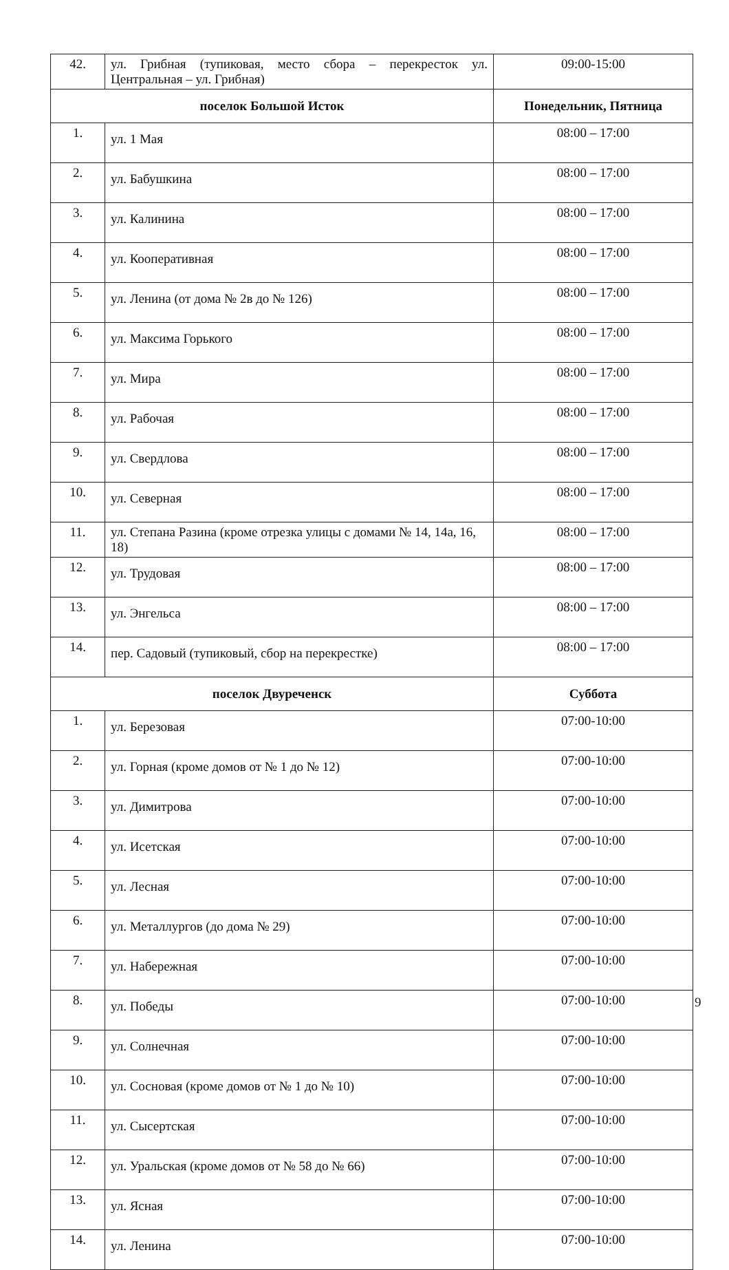| 42. | ул. Грибная (тупиковая, место сбора – перекресток ул. Центральная – ул. Грибная) | 09:00-15:00 |
| поселок Большой Исток | | Понедельник, Пятница |
| 1. | ул. 1 Мая | 08:00 – 17:00 |
| 2. | ул. Бабушкина | 08:00 – 17:00 |
| 3. | ул. Калинина | 08:00 – 17:00 |
| 4. | ул. Кооперативная | 08:00 – 17:00 |
| 5. | ул. Ленина (от дома № 2в до № 126) | 08:00 – 17:00 |
| 6. | ул. Максима Горького | 08:00 – 17:00 |
| 7. | ул. Мира | 08:00 – 17:00 |
| 8. | ул. Рабочая | 08:00 – 17:00 |
| 9. | ул. Свердлова | 08:00 – 17:00 |
| 10. | ул. Северная | 08:00 – 17:00 |
| 11. | ул. Степана Разина (кроме отрезка улицы с домами № 14, 14а, 16, 18) | 08:00 – 17:00 |
| 12. | ул. Трудовая | 08:00 – 17:00 |
| 13. | ул. Энгельса | 08:00 – 17:00 |
| 14. | пер. Садовый (тупиковый, сбор на перекрестке) | 08:00 – 17:00 |
| поселок Двуреченск | | Суббота |
| 1. | ул. Березовая | 07:00-10:00 |
| 2. | ул. Горная (кроме домов от № 1 до № 12) | 07:00-10:00 |
| 3. | ул. Димитрова | 07:00-10:00 |
| 4. | ул. Исетская | 07:00-10:00 |
| 5. | ул. Лесная | 07:00-10:00 |
| 6. | ул. Металлургов (до дома № 29) | 07:00-10:00 |
| 7. | ул. Набережная | 07:00-10:00 |
| 8. | ул. Победы | 07:00-10:00 |
| 9. | ул. Солнечная | 07:00-10:00 |
| 10. | ул. Сосновая (кроме домов от № 1 до № 10) | 07:00-10:00 |
| 11. | ул. Сысертская | 07:00-10:00 |
| 12. | ул. Уральская (кроме домов от № 58 до № 66) | 07:00-10:00 |
| 13. | ул. Ясная | 07:00-10:00 |
| 14. | ул. Ленина | 07:00-10:00 |
9